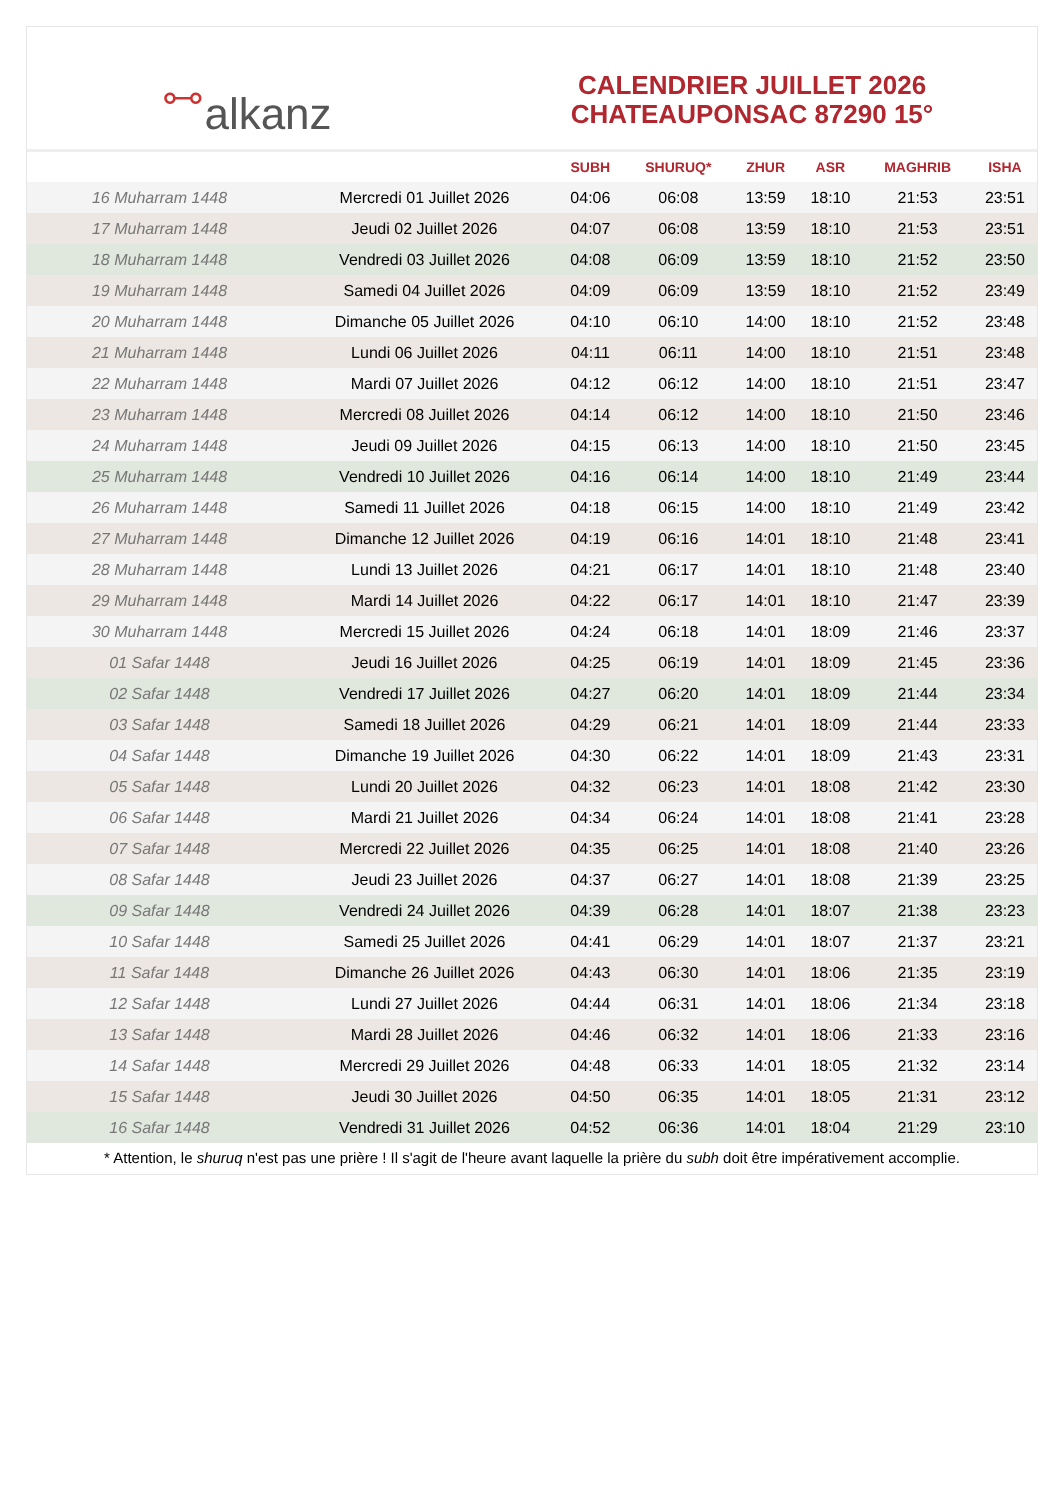🜺 alkanz
CALENDRIER JUILLET 2026
CHATEAUPONSAC 87290 15°
| | | SUBH | SHURUQ* | ZHUR | ASR | MAGHRIB | ISHA |
| --- | --- | --- | --- | --- | --- | --- | --- |
| 16 Muharram 1448 | Mercredi 01 Juillet 2026 | 04:06 | 06:08 | 13:59 | 18:10 | 21:53 | 23:51 |
| 17 Muharram 1448 | Jeudi 02 Juillet 2026 | 04:07 | 06:08 | 13:59 | 18:10 | 21:53 | 23:51 |
| 18 Muharram 1448 | Vendredi 03 Juillet 2026 | 04:08 | 06:09 | 13:59 | 18:10 | 21:52 | 23:50 |
| 19 Muharram 1448 | Samedi 04 Juillet 2026 | 04:09 | 06:09 | 13:59 | 18:10 | 21:52 | 23:49 |
| 20 Muharram 1448 | Dimanche 05 Juillet 2026 | 04:10 | 06:10 | 14:00 | 18:10 | 21:52 | 23:48 |
| 21 Muharram 1448 | Lundi 06 Juillet 2026 | 04:11 | 06:11 | 14:00 | 18:10 | 21:51 | 23:48 |
| 22 Muharram 1448 | Mardi 07 Juillet 2026 | 04:12 | 06:12 | 14:00 | 18:10 | 21:51 | 23:47 |
| 23 Muharram 1448 | Mercredi 08 Juillet 2026 | 04:14 | 06:12 | 14:00 | 18:10 | 21:50 | 23:46 |
| 24 Muharram 1448 | Jeudi 09 Juillet 2026 | 04:15 | 06:13 | 14:00 | 18:10 | 21:50 | 23:45 |
| 25 Muharram 1448 | Vendredi 10 Juillet 2026 | 04:16 | 06:14 | 14:00 | 18:10 | 21:49 | 23:44 |
| 26 Muharram 1448 | Samedi 11 Juillet 2026 | 04:18 | 06:15 | 14:00 | 18:10 | 21:49 | 23:42 |
| 27 Muharram 1448 | Dimanche 12 Juillet 2026 | 04:19 | 06:16 | 14:01 | 18:10 | 21:48 | 23:41 |
| 28 Muharram 1448 | Lundi 13 Juillet 2026 | 04:21 | 06:17 | 14:01 | 18:10 | 21:48 | 23:40 |
| 29 Muharram 1448 | Mardi 14 Juillet 2026 | 04:22 | 06:17 | 14:01 | 18:10 | 21:47 | 23:39 |
| 30 Muharram 1448 | Mercredi 15 Juillet 2026 | 04:24 | 06:18 | 14:01 | 18:09 | 21:46 | 23:37 |
| 01 Safar 1448 | Jeudi 16 Juillet 2026 | 04:25 | 06:19 | 14:01 | 18:09 | 21:45 | 23:36 |
| 02 Safar 1448 | Vendredi 17 Juillet 2026 | 04:27 | 06:20 | 14:01 | 18:09 | 21:44 | 23:34 |
| 03 Safar 1448 | Samedi 18 Juillet 2026 | 04:29 | 06:21 | 14:01 | 18:09 | 21:44 | 23:33 |
| 04 Safar 1448 | Dimanche 19 Juillet 2026 | 04:30 | 06:22 | 14:01 | 18:09 | 21:43 | 23:31 |
| 05 Safar 1448 | Lundi 20 Juillet 2026 | 04:32 | 06:23 | 14:01 | 18:08 | 21:42 | 23:30 |
| 06 Safar 1448 | Mardi 21 Juillet 2026 | 04:34 | 06:24 | 14:01 | 18:08 | 21:41 | 23:28 |
| 07 Safar 1448 | Mercredi 22 Juillet 2026 | 04:35 | 06:25 | 14:01 | 18:08 | 21:40 | 23:26 |
| 08 Safar 1448 | Jeudi 23 Juillet 2026 | 04:37 | 06:27 | 14:01 | 18:08 | 21:39 | 23:25 |
| 09 Safar 1448 | Vendredi 24 Juillet 2026 | 04:39 | 06:28 | 14:01 | 18:07 | 21:38 | 23:23 |
| 10 Safar 1448 | Samedi 25 Juillet 2026 | 04:41 | 06:29 | 14:01 | 18:07 | 21:37 | 23:21 |
| 11 Safar 1448 | Dimanche 26 Juillet 2026 | 04:43 | 06:30 | 14:01 | 18:06 | 21:35 | 23:19 |
| 12 Safar 1448 | Lundi 27 Juillet 2026 | 04:44 | 06:31 | 14:01 | 18:06 | 21:34 | 23:18 |
| 13 Safar 1448 | Mardi 28 Juillet 2026 | 04:46 | 06:32 | 14:01 | 18:06 | 21:33 | 23:16 |
| 14 Safar 1448 | Mercredi 29 Juillet 2026 | 04:48 | 06:33 | 14:01 | 18:05 | 21:32 | 23:14 |
| 15 Safar 1448 | Jeudi 30 Juillet 2026 | 04:50 | 06:35 | 14:01 | 18:05 | 21:31 | 23:12 |
| 16 Safar 1448 | Vendredi 31 Juillet 2026 | 04:52 | 06:36 | 14:01 | 18:04 | 21:29 | 23:10 |
* Attention, le shuruq n'est pas une prière ! Il s'agit de l'heure avant laquelle la prière du subh doit être impérativement accomplie.